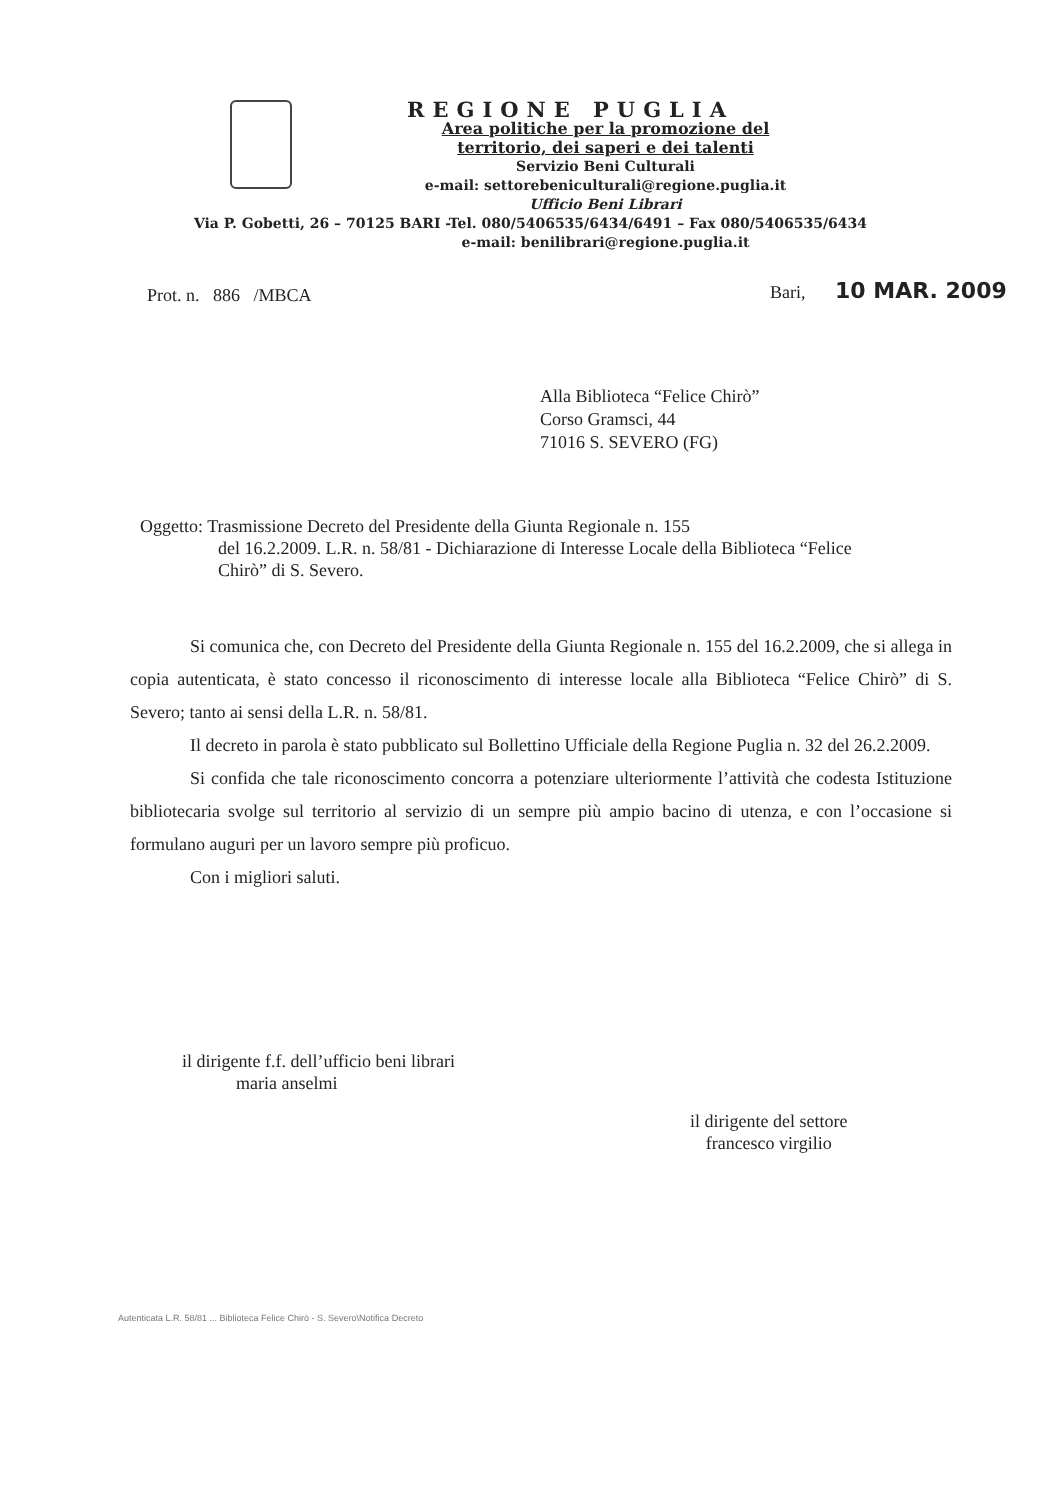REGIONE PUGLIA
Area politiche per la promozione del
territorio, dei saperi e dei talenti
Servizio Beni Culturali
e-mail: settorebeniculturali@regione.puglia.it
Ufficio Beni Librari
Via P. Gobetti, 26 – 70125 BARI -Tel. 080/5406535/6434/6491 – Fax 080/5406535/6434
e-mail: benilibrari@regione.puglia.it
Prot. n. 886 /MBCA Bari, 10 MAR. 2009
Alla Biblioteca “Felice Chirò”
Corso Gramsci, 44
71016 S. SEVERO (FG)
Oggetto: Trasmissione Decreto del Presidente della Giunta Regionale n. 155
del 16.2.2009. L.R. n. 58/81 - Dichiarazione di Interesse Locale della Biblioteca “Felice Chirò” di S. Severo.
Si comunica che, con Decreto del Presidente della Giunta Regionale n. 155 del 16.2.2009, che si allega in copia autenticata, è stato concesso il riconoscimento di interesse locale alla Biblioteca “Felice Chirò” di S. Severo; tanto ai sensi della L.R. n. 58/81.
Il decreto in parola è stato pubblicato sul Bollettino Ufficiale della Regione Puglia n. 32 del 26.2.2009.
Si confida che tale riconoscimento concorra a potenziare ulteriormente l’attività che codesta Istituzione bibliotecaria svolge sul territorio al servizio di un sempre più ampio bacino di utenza, e con l’occasione si formulano auguri per un lavoro sempre più proficuo.
Con i migliori saluti.
il dirigente f.f. dell’ufficio beni librari
maria anselmi
il dirigente del settore
francesco virgilio
Autenticata L.R. 58/81 ... Biblioteca Felice Chirò - S. Severo\Notifica Decreto